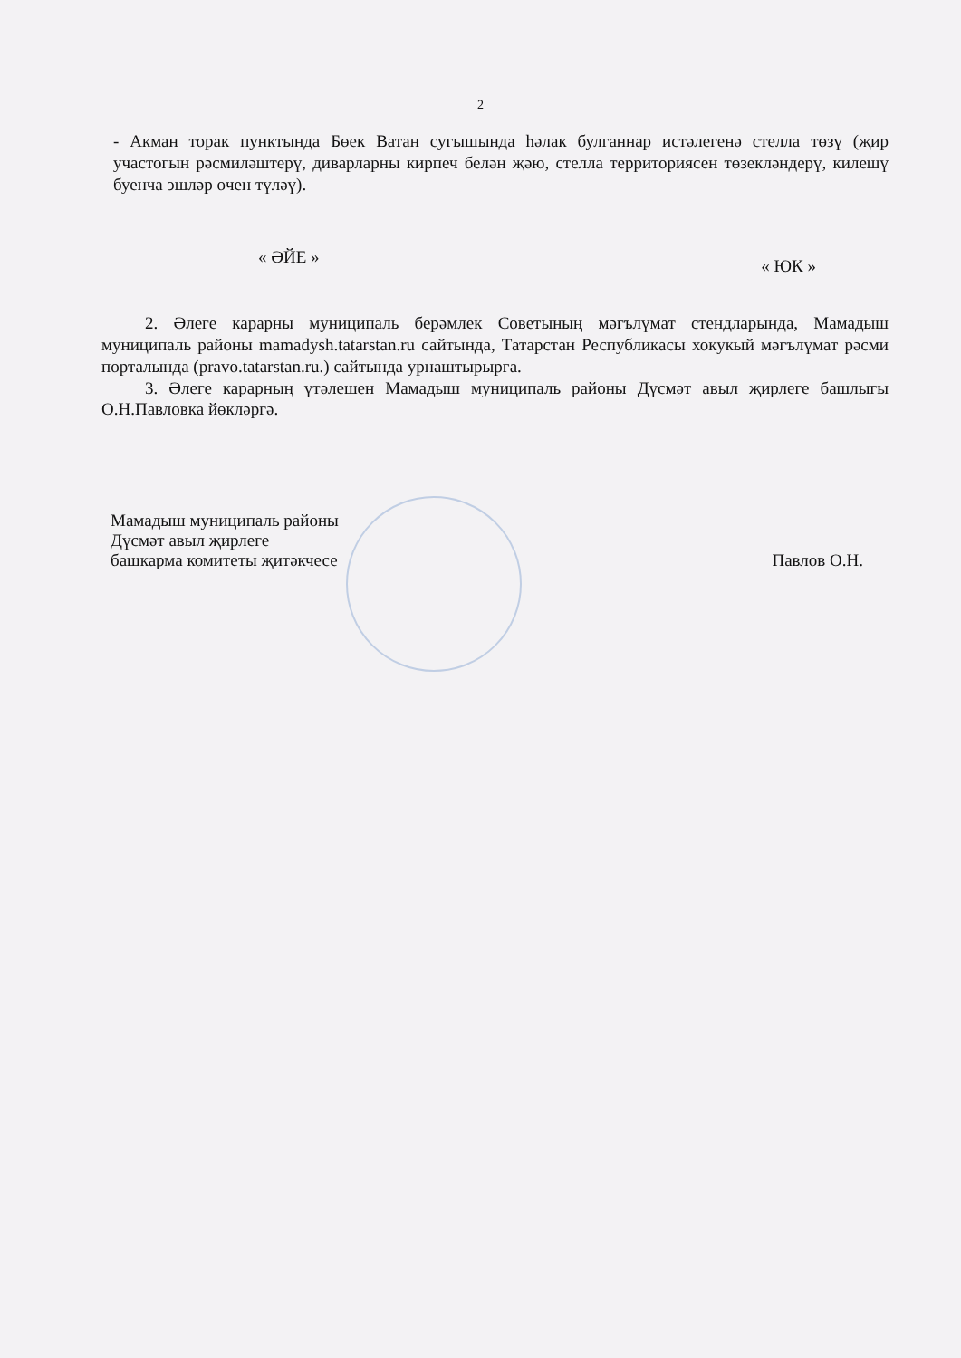2
- Акман торак пунктында Бөек Ватан сугышында һәлак булганнар истәлегенә стелла төзү (җир участогын рәсмиләштерү, диварларны кирпеч белән җәю, стелла территориясен төзекләндерү, килешү буенча эшләр өчен түләү).
« ӘЙЕ » « ЮК »
2. Әлеге карарны муниципаль берәмлек Советының мәгълүмат стендларында, Мамадыш муниципаль районы mamadysh.tatarstan.ru сайтында, Татарстан Республикасы хокукый мәгълүмат рәсми порталында (pravo.tatarstan.ru.) сайтында урнаштырырга.
3. Әлеге карарның үтәлешен Мамадыш муниципаль районы Дүсмәт авыл җирлеге башлыгы О.Н.Павловка йөкләргә.
Мамадыш муниципаль районы
Дүсмәт авыл җирлеге
башкарма комитеты җитәкчесе
Павлов О.Н.